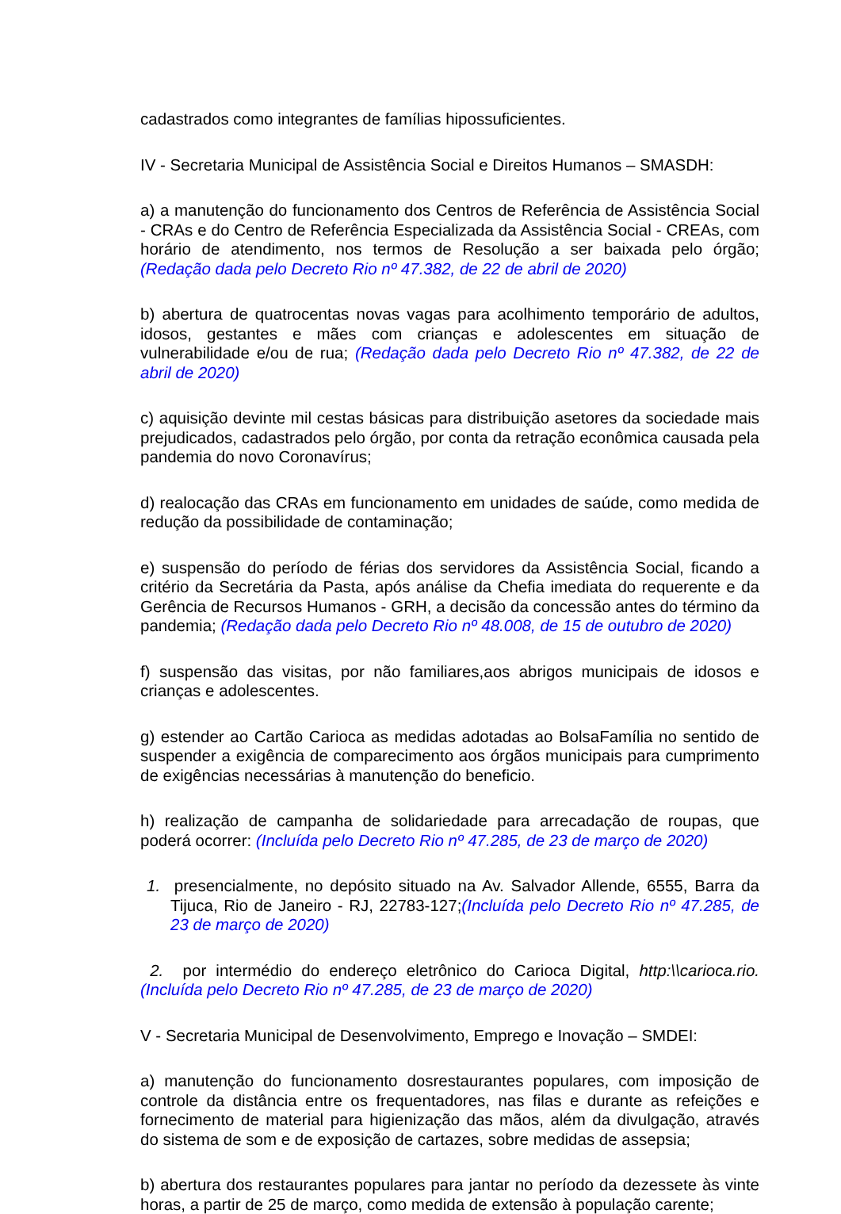cadastrados como integrantes de famílias hipossuficientes.
IV - Secretaria Municipal de Assistência Social e Direitos Humanos – SMASDH:
a) a manutenção do funcionamento dos Centros de Referência de Assistência Social - CRAs e do Centro de Referência Especializada da Assistência Social - CREAs, com horário de atendimento, nos termos de Resolução a ser baixada pelo órgão; (Redação dada pelo Decreto Rio nº 47.382, de 22 de abril de 2020)
b) abertura de quatrocentas novas vagas para acolhimento temporário de adultos, idosos, gestantes e mães com crianças e adolescentes em situação de vulnerabilidade e/ou de rua; (Redação dada pelo Decreto Rio nº 47.382, de 22 de abril de 2020)
c) aquisição devinte mil cestas básicas para distribuição asetores da sociedade mais prejudicados, cadastrados pelo órgão, por conta da retração econômica causada pela pandemia do novo Coronavírus;
d) realocação das CRAs em funcionamento em unidades de saúde, como medida de redução da possibilidade de contaminação;
e) suspensão do período de férias dos servidores da Assistência Social, ficando a critério da Secretária da Pasta, após análise da Chefia imediata do requerente e da Gerência de Recursos Humanos - GRH, a decisão da concessão antes do término da pandemia; (Redação dada pelo Decreto Rio nº 48.008, de 15 de outubro de 2020)
f) suspensão das visitas, por não familiares,aos abrigos municipais de idosos e crianças e adolescentes.
g) estender ao Cartão Carioca as medidas adotadas ao BolsaFamília no sentido de suspender a exigência de comparecimento aos órgãos municipais para cumprimento de exigências necessárias à manutenção do beneficio.
h) realização de campanha de solidariedade para arrecadação de roupas, que poderá ocorrer: (Incluída pelo Decreto Rio nº 47.285, de 23 de março de 2020)
1. presencialmente, no depósito situado na Av. Salvador Allende, 6555, Barra da Tijuca, Rio de Janeiro - RJ, 22783-127;(Incluída pelo Decreto Rio nº 47.285, de 23 de março de 2020)
2. por intermédio do endereço eletrônico do Carioca Digital, http:\\carioca.rio. (Incluída pelo Decreto Rio nº 47.285, de 23 de março de 2020)
V - Secretaria Municipal de Desenvolvimento, Emprego e Inovação – SMDEI:
a) manutenção do funcionamento dosrestaurantes populares, com imposição de controle da distância entre os frequentadores, nas filas e durante as refeições e fornecimento de material para higienização das mãos, além da divulgação, através do sistema de som e de exposição de cartazes, sobre medidas de assepsia;
b) abertura dos restaurantes populares para jantar no período da dezessete às vinte horas, a partir de 25 de março, como medida de extensão à população carente;